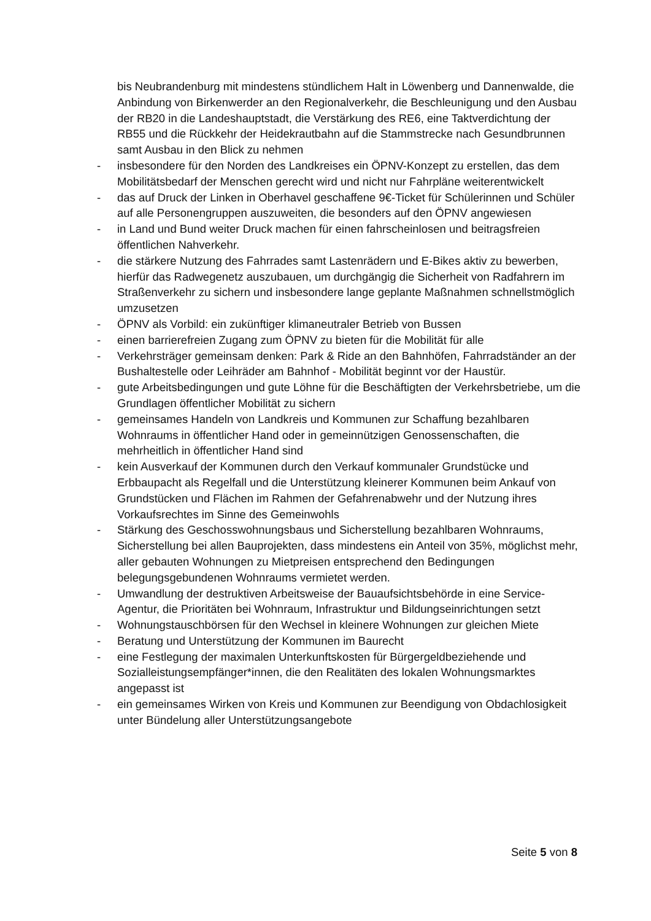bis Neubrandenburg mit mindestens stündlichem Halt in Löwenberg und Dannenwalde, die Anbindung von Birkenwerder an den Regionalverkehr, die Beschleunigung und den Ausbau der RB20 in die Landeshauptstadt, die Verstärkung des RE6, eine Taktverdichtung der RB55 und die Rückkehr der Heidekrautbahn auf die Stammstrecke nach Gesundbrunnen samt Ausbau in den Blick zu nehmen
- insbesondere für den Norden des Landkreises ein ÖPNV-Konzept zu erstellen, das dem Mobilitätsbedarf der Menschen gerecht wird und nicht nur Fahrpläne weiterentwickelt
- das auf Druck der Linken in Oberhavel geschaffene 9€-Ticket für Schülerinnen und Schüler auf alle Personengruppen auszuweiten, die besonders auf den ÖPNV angewiesen
- in Land und Bund weiter Druck machen für einen fahrscheinlosen und beitragsfreien öffentlichen Nahverkehr.
- die stärkere Nutzung des Fahrrades samt Lastenrädern und E-Bikes aktiv zu bewerben, hierfür das Radwegenetz auszubauen, um durchgängig die Sicherheit von Radfahrern im Straßenverkehr zu sichern und insbesondere lange geplante Maßnahmen schnellstmöglich umzusetzen
- ÖPNV als Vorbild: ein zukünftiger klimaneutraler Betrieb von Bussen
- einen barrierefreien Zugang zum ÖPNV zu bieten für die Mobilität für alle
- Verkehrsträger gemeinsam denken: Park & Ride an den Bahnhöfen, Fahrradständer an der Bushaltestelle oder Leihräder am Bahnhof - Mobilität beginnt vor der Haustür.
- gute Arbeitsbedingungen und gute Löhne für die Beschäftigten der Verkehrsbetriebe, um die Grundlagen öffentlicher Mobilität zu sichern
- gemeinsames Handeln von Landkreis und Kommunen zur Schaffung bezahlbaren Wohnraums in öffentlicher Hand oder in gemeinnützigen Genossenschaften, die mehrheitlich in öffentlicher Hand sind
- kein Ausverkauf der Kommunen durch den Verkauf kommunaler Grundstücke und Erbbaupacht als Regelfall und die Unterstützung kleinerer Kommunen beim Ankauf von Grundstücken und Flächen im Rahmen der Gefahrenabwehr und der Nutzung ihres Vorkaufsrechtes im Sinne des Gemeinwohls
- Stärkung des Geschosswohnungsbaus und Sicherstellung bezahlbaren Wohnraums, Sicherstellung bei allen Bauprojekten, dass mindestens ein Anteil von 35%, möglichst mehr, aller gebauten Wohnungen zu Mietpreisen entsprechend den Bedingungen belegungsgebundenen Wohnraums vermietet werden.
- Umwandlung der destruktiven Arbeitsweise der Bauaufsichtsbehörde in eine Service-Agentur, die Prioritäten bei Wohnraum, Infrastruktur und Bildungseinrichtungen setzt
- Wohnungstauschbörsen für den Wechsel in kleinere Wohnungen zur gleichen Miete
- Beratung und Unterstützung der Kommunen im Baurecht
- eine Festlegung der maximalen Unterkunftskosten für Bürgergeldbeziehende und Sozialleistungsempfänger*innen, die den Realitäten des lokalen Wohnungsmarktes angepasst ist
- ein gemeinsames Wirken von Kreis und Kommunen zur Beendigung von Obdachlosigkeit unter Bündelung aller Unterstützungsangebote
Seite 5 von 8